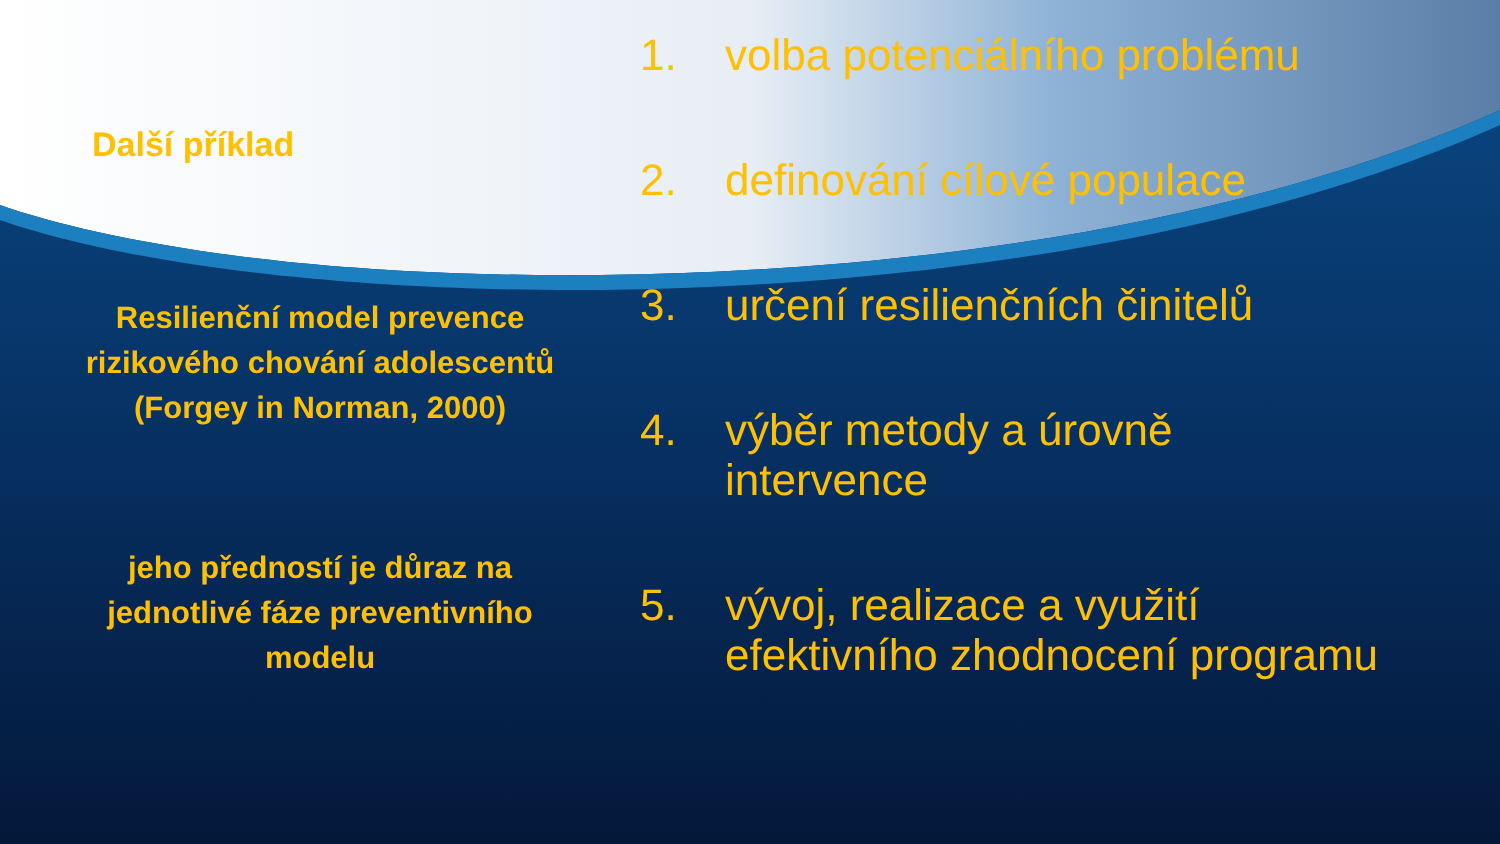Další příklad
Resilienční model prevence rizikového chování adolescentů
(Forgey in Norman, 2000)
jeho předností je důraz na jednotlivé fáze preventivního modelu
1. volba potenciálního problému
2. definování cílové populace
3. určení resilienčních činitelů
4. výběr metody a úrovně
intervence
5. vývoj, realizace a využití
efektivního zhodnocení programu